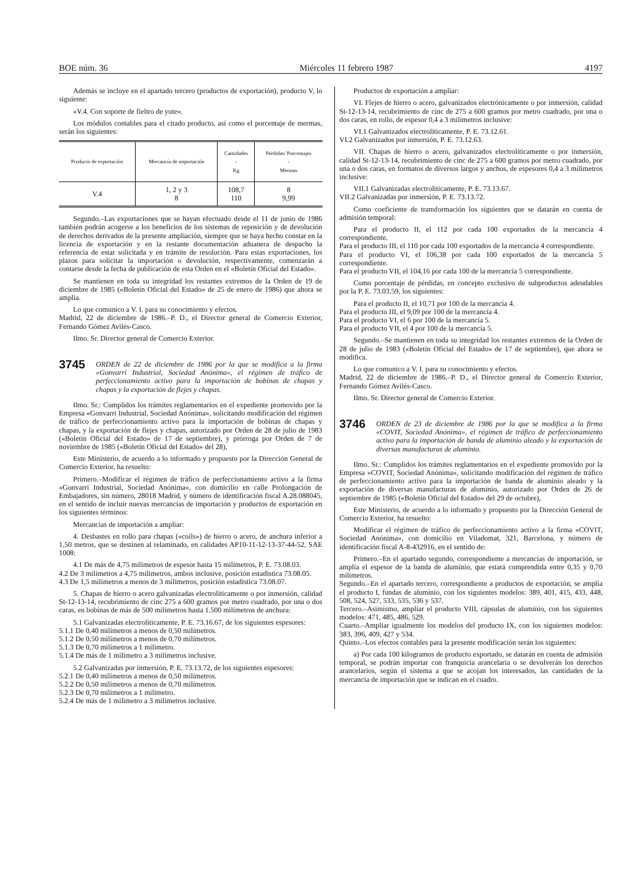BOE núm. 36 Miércoles 11 febrero 1987 4197
Además se incluye en el apartado tercero (productos de exportación), producto V, lo siguiente:
«V.4. Con soporte de fieltro de yute».
Los módulos contables para el citado producto, así como el porcentaje de mermas, serán los siguientes:
| Producto de exportación | Mercancía de importación | Cantidades - Kg | Pérdidas/ Porcentajes - Mermas |
| --- | --- | --- | --- |
| V.4 | 1, 2 y 3 8 | 108,7 110 | 8 9,99 |
Segundo.–Las exportaciones que se hayan efectuado desde el 11 de junio de 1986 también podrán acogerse a los beneficios de los sistemas de reposición y de devolución de derechos derivados de la presente ampliación, siempre que se haya hecho constar en la licencia de exportación y en la restante documentación aduanera de despacho la referencia de estar solicitada y en trámite de resolución. Para estas exportaciones, los plazos para solicitar la importación o devolución, respectivamente, comenzarán a contarse desde la fecha de publicación de esta Orden en el «Boletín Oficial del Estado».
Se mantienen en toda su integridad los restantes extremos de la Orden de 19 de diciembre de 1985 («Boletín Oficial del Estado» de 25 de enero de 1986) que ahora se amplía.
Lo que comunico a V. I. para su conocimiento y efectos.
Madrid, 22 de diciembre de 1986.–P. D., el Director general de Comercio Exterior, Fernando Gómez Avilés-Casco.
Ilmo. Sr. Director general de Comercio Exterior.
3745 ORDEN de 22 de diciembre de 1986 por la que se modifica a la firma «Gonvarri Industrial, Sociedad Anónima», el régimen de tráfico de perfeccionamiento activo para la importación de bobinas de chapas y chapas y la exportación de flejes y chapas.
Ilmo. Sr.: Cumplidos los trámites reglamentarios en el expediente promovido por la Empresa «Gonvarri Industrial, Sociedad Anónima», solicitando modificación del régimen de tráfico de perfeccionamiento activo para la importación de bobinas de chapas y chapas, y la exportación de flejes y chapas, autorizado por Orden de 28 de julio de 1983 («Boletín Oficial del Estado» de 17 de septiembre), y prórroga por Orden de 7 de noviembre de 1985 («Boletín Oficial del Estado» del 28),
Este Ministerio, de acuerdo a lo informado y propuesto por la Dirección General de Comercio Exterior, ha resuelto:
Primero.–Modificar el régimen de tráfico de perfeccionamiento activo a la firma «Gonvarri Industrial, Sociedad Anónima», con domicilio en calle Prolongación de Embajadores, sin número, 28018 Madrid, y número de identificación fiscal A.28.088045, en el sentido de incluir nuevas mercancías de importación y productos de exportación en los siguientes términos:
Mercancías de importación a ampliar:
4. Desbastes en rollo para chapas («coils») de hierro o acero, de anchura inferior a 1,50 metros, que se destinen al relaminado, en calidades AP10-11-12-13-37-44-52, SAE 1008:
4.1 De más de 4,75 milímetros de espesor hasta 15 milímetros, P. E. 73.08.03.
4.2 De 3 milímetros a 4,75 milímetros, ambos inclusive, posición estadística 73.08.05.
4.3 De 1,5 milímetros a menos de 3 milímetros, posición estadística 73.08.07.
5. Chapas de hierro o acero galvanizadas electrolíticamente o por inmersión, calidad St-12-13-14, recubrimiento de cinc 275 a 600 gramos por metro cuadrado, por una o dos caras, en bobinas de más de 500 milímetros hasta 1.500 milímetros de anchura:
5.1 Galvanizadas electrolíticamente, P. E. 73.16.67, de los siguientes espesores:
5.1.1 De 0,40 milímetros a menos de 0,50 milímetros.
5.1.2 De 0,50 milímetros a menos de 0,70 milímetros.
5.1.3 De 0,70 milímetros a 1 milímetro.
5.1.4 De más de 1 milímetro a 3 milímetros inclusive.
5.2 Galvanizadas por inmersión, P. E. 73.13.72, de los siguientes espesores:
5.2.1 De 0,40 milímetros a menos de 0,50 milímetros.
5.2.2 De 0,50 milímetros a menos de 0,70 milímetros.
5.2.3 De 0,70 milímetros a 1 milímetro.
5.2.4 De más de 1 milímetro a 3 milímetros inclusive.
Productos de exportación a ampliar:
VI. Flejes de hierro o acero, galvanizados electrónicamente o por inmersión, calidad St-12-13-14, recubrimiento de cinc de 275 a 600 gramos por metro cuadrado, por una o dos caras, en rollo, de espesor 0,4 a 3 milímetros inclusive:
VI.1 Galvanizados electrolíticamente, P. E. 73.12.61.
VI.2 Galvanizados por inmersión, P. E. 73.12.63.
VII. Chapas de hierro o acero, galvanizados electrolíticamente o por inmersión, calidad St-12-13-14, recubrimiento de cinc de 275 a 600 gramos por metro cuadrado, por una o dos caras, en formatos de diversos largos y anchos, de espesores 0,4 a 3 milímetros inclusive:
VII.1 Galvanizadas electrolíticamente, P. E. 73.13.67.
VII.2 Galvanizadas por inmersión, P. E. 73.13.72.
Como coeficiente de transformación los siguientes que se datarán en cuenta de admisión temporal:
Para el producto II, el 112 por cada 100 exportados de la mercancía 4 correspondiente.
Para el producto III, el 110 por cada 100 exportados de la mercancía 4 correspondiente.
Para el producto VI, el 106,38 por cada 100 exportados de la mercancía 5 correspondiente.
Para el producto VII, el 104,16 por cada 100 de la mercancía 5 correspondiente.
Como porcentaje de pérdidas, en concepto exclusivo de subproductos adeudables por la P. E. 73.03.59, los siguientes:
Para el producto II, el 10,71 por 100 de la mercancía 4.
Para el producto III, el 9,09 por 100 de la mercancía 4.
Para el producto VI, el 6 por 100 de la mercancía 5.
Para el producto VII, el 4 por 100 de la mercancía 5.
Segundo.–Se mantienen en toda su integridad los restantes extremos de la Orden de 28 de julio de 1983 («Boletín Oficial del Estado» de 17 de septiembre), que ahora se modifica.
Lo que comunico a V. I. para su conocimiento y efectos.
Madrid, 22 de diciembre de 1986.–P. D., el Director general de Comercio Exterior, Fernando Gómez Avilés-Casco.
Ilmo. Sr. Director general de Comercio Exterior.
3746 ORDEN de 23 de diciembre de 1986 por la que se modifica a la firma «COVIT, Sociedad Anónima», el régimen de tráfico de perfeccionamiento activo para la importación de banda de aluminio aleado y la exportación de diversas manufacturas de aluminio.
Ilmo. Sr.: Cumplidos los trámites reglamentarios en el expediente promovido por la Empresa «COVIT, Sociedad Anónima», solicitando modificación del régimen de tráfico de perfeccionamiento activo para la importación de banda de aluminio aleado y la exportación de diversas manufacturas de aluminio, autorizado por Orden de 26 de septiembre de 1985 («Boletín Oficial del Estado» del 29 de octubre),
Este Ministerio, de acuerdo a lo informado y propuesto por la Dirección General de Comercio Exterior, ha resuelto:
Modificar el régimen de tráfico de perfeccionamiento activo a la firma «COVIT, Sociedad Anónima», con domicilio en Viladomat, 321, Barcelona, y número de identificación fiscal A-8-432916, en el sentido de:
Primero.–En el apartado segundo, correspondiente a mercancías de importación, se amplía el espesor de la banda de aluminio, que estará comprendida entre 0,35 y 0,70 milímetros.
Segundo.–En el apartado tercero, correspondiente a productos de exportación, se amplía el producto I, fundas de aluminio, con los siguientes modelos: 389, 401, 415, 433, 448, 508, 524, 527, 533, 535, 536 y 537.
Tercero.–Asimismo, ampliar el producto VIII, cápsulas de aluminio, con los siguientes modelos: 471, 485, 486, 529.
Cuarto.–Ampliar igualmente los modelos del producto IX, con los siguientes modelos: 383, 396, 409, 427 y 534.
Quinto.–Los efectos contables para la presente modificación serán los siguientes:
a) Por cada 100 kilogramos de producto exportado, se datarán en cuenta de admisión temporal, se podrán importar con franquicia arancelaria o se devolverán los derechos arancelarios, según el sistema a que se acojan los interesados, las cantidades de la mercancía de importación que se indican en el cuadro.